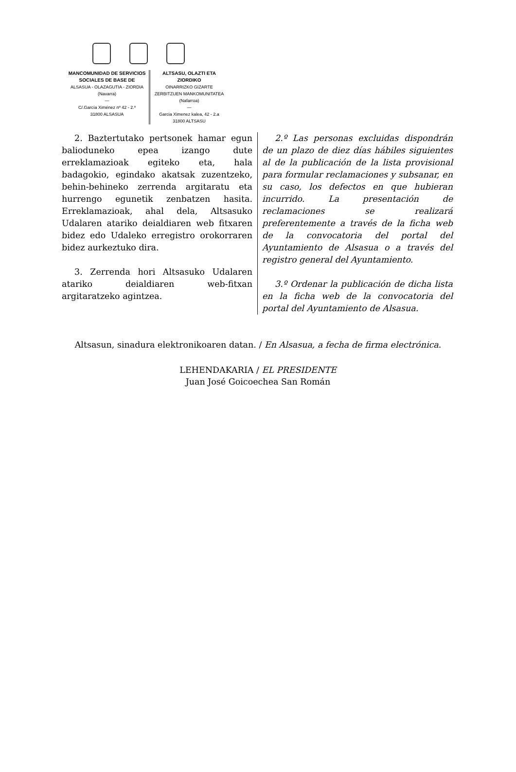MANCOMUNIDAD DE SERVICIOS
SOCIALES DE BASE DE
ALSASUA - OLAZAGUTIA - ZIORDIA
(Navarra)
—
C/.García Ximénez nº 42 - 2.º
31800 ALSASUA
ALTSASU, OLAZTI ETA ZIORDIKO
OINARRIZKO GIZARTE
ZERBITZUEN MANKOMUNITATEA
(Nafarroa)
—
Garcia Ximenez kalea, 42 - 2.a
31800 ALTSASU
2. Baztertutako pertsonek hamar egun balioduneko epea izango dute erreklamazioak egiteko eta, hala badagokio, egindako akatsak zuzentzeko, behin-behineko zerrenda argitaratu eta hurrengo egunetik zenbatzen hasita. Erreklamazioak, ahal dela, Altsasuko Udalaren atariko deialdiaren web fitxaren bidez edo Udaleko erregistro orokorraren bidez aurkeztuko dira.
3. Zerrenda hori Altsasuko Udalaren atariko deialdiaren web-fitxan argitaratzeko agintzea.
2.º Las personas excluidas dispondrán de un plazo de diez días hábiles siguientes al de la publicación de la lista provisional para formular reclamaciones y subsanar, en su caso, los defectos en que hubieran incurrido. La presentación de reclamaciones se realizará preferentemente a través de la ficha web de la convocatoria del portal del Ayuntamiento de Alsasua o a través del registro general del Ayuntamiento.
3.º Ordenar la publicación de dicha lista en la ficha web de la convocatoria del portal del Ayuntamiento de Alsasua.
Altsasun, sinadura elektronikoaren datan. / En Alsasua, a fecha de firma electrónica.
LEHENDAKARIA / EL PRESIDENTE
Juan José Goicoechea San Román